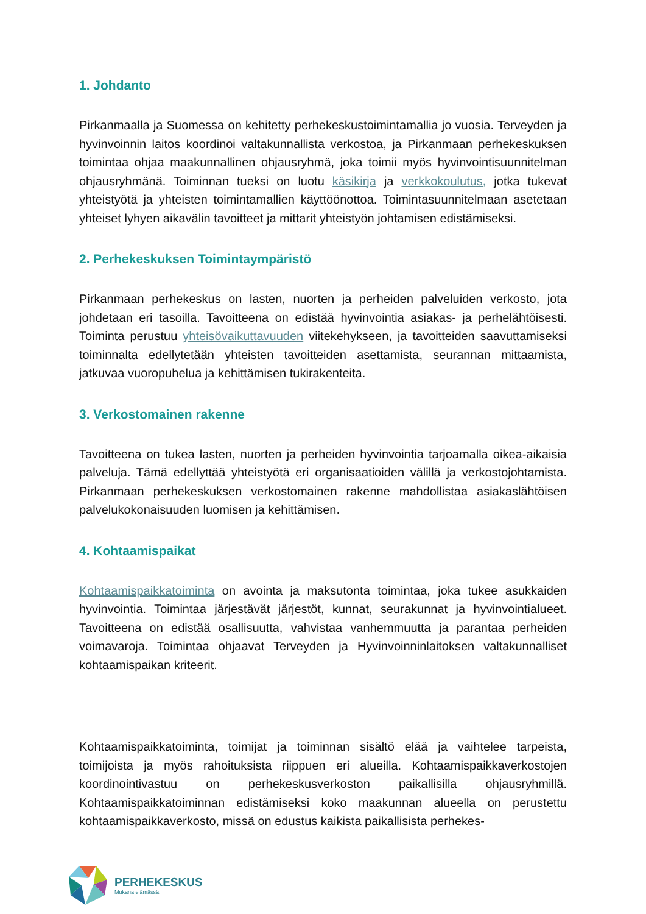1. Johdanto
Pirkanmaalla ja Suomessa on kehitetty perhekeskustoimintamallia jo vuosia. Terveyden ja hyvinvoinnin laitos koordinoi valtakunnallista verkostoa, ja Pirkanmaan perhekeskuksen toimintaa ohjaa maakunnallinen ohjausryhmä, joka toimii myös hyvinvointisuunnitelman ohjausryhmänä. Toiminnan tueksi on luotu käsikirja ja verkkokoulutus, jotka tukevat yhteistyötä ja yhteisten toimintamallien käyttöönottoa. Toimintasuunnitelmaan asetetaan yhteiset lyhyen aikavälin tavoitteet ja mittarit yhteistyön johtamisen edistämiseksi.
2. Perhekeskuksen Toimintaympäristö
Pirkanmaan perhekeskus on lasten, nuorten ja perheiden palveluiden verkosto, jota johdetaan eri tasoilla. Tavoitteena on edistää hyvinvointia asiakas- ja perhelähtöisesti. Toiminta perustuu yhteisövaikuttavuuden viitekehykseen, ja tavoitteiden saavuttamiseksi toiminnalta edellytetään yhteisten tavoitteiden asettamista, seurannan mittaamista, jatkuvaa vuoropuhelua ja kehittämisen tukirakenteita.
3. Verkostomainen rakenne
Tavoitteena on tukea lasten, nuorten ja perheiden hyvinvointia tarjoamalla oikea-aikaisia palveluja. Tämä edellyttää yhteistyötä eri organisaatioiden välillä ja verkostojohtamista. Pirkanmaan perhekeskuksen verkostomainen rakenne mahdollistaa asiakaslähtöisen palvelukokonaisuuden luomisen ja kehittämisen.
4. Kohtaamispaikat
Kohtaamispaikkatoiminta on avointa ja maksutonta toimintaa, joka tukee asukkaiden hyvinvointia. Toimintaa järjestävät järjestöt, kunnat, seurakunnat ja hyvinvointialueet. Tavoitteena on edistää osallisuutta, vahvistaa vanhemmuutta ja parantaa perheiden voimavaroja. Toimintaa ohjaavat Terveyden ja Hyvinvoinninlaitoksen valtakunnalliset kohtaamispaikan kriteerit.
Kohtaamispaikkatoiminta, toimijat ja toiminnan sisältö elää ja vaihtelee tarpeista, toimijoista ja myös rahoituksista riippuen eri alueilla. Kohtaamispaikkaverkostojen koordinointivastuu on perhekeskusverkoston paikallisilla ohjausryhmillä. Kohtaamispaikkatoiminnan edistämiseksi koko maakunnan alueella on perustettu kohtaamispaikkaverkosto, missä on edustus kaikista paikallisista perhekes-
PERHEKESKUS
Mukana elämässä.